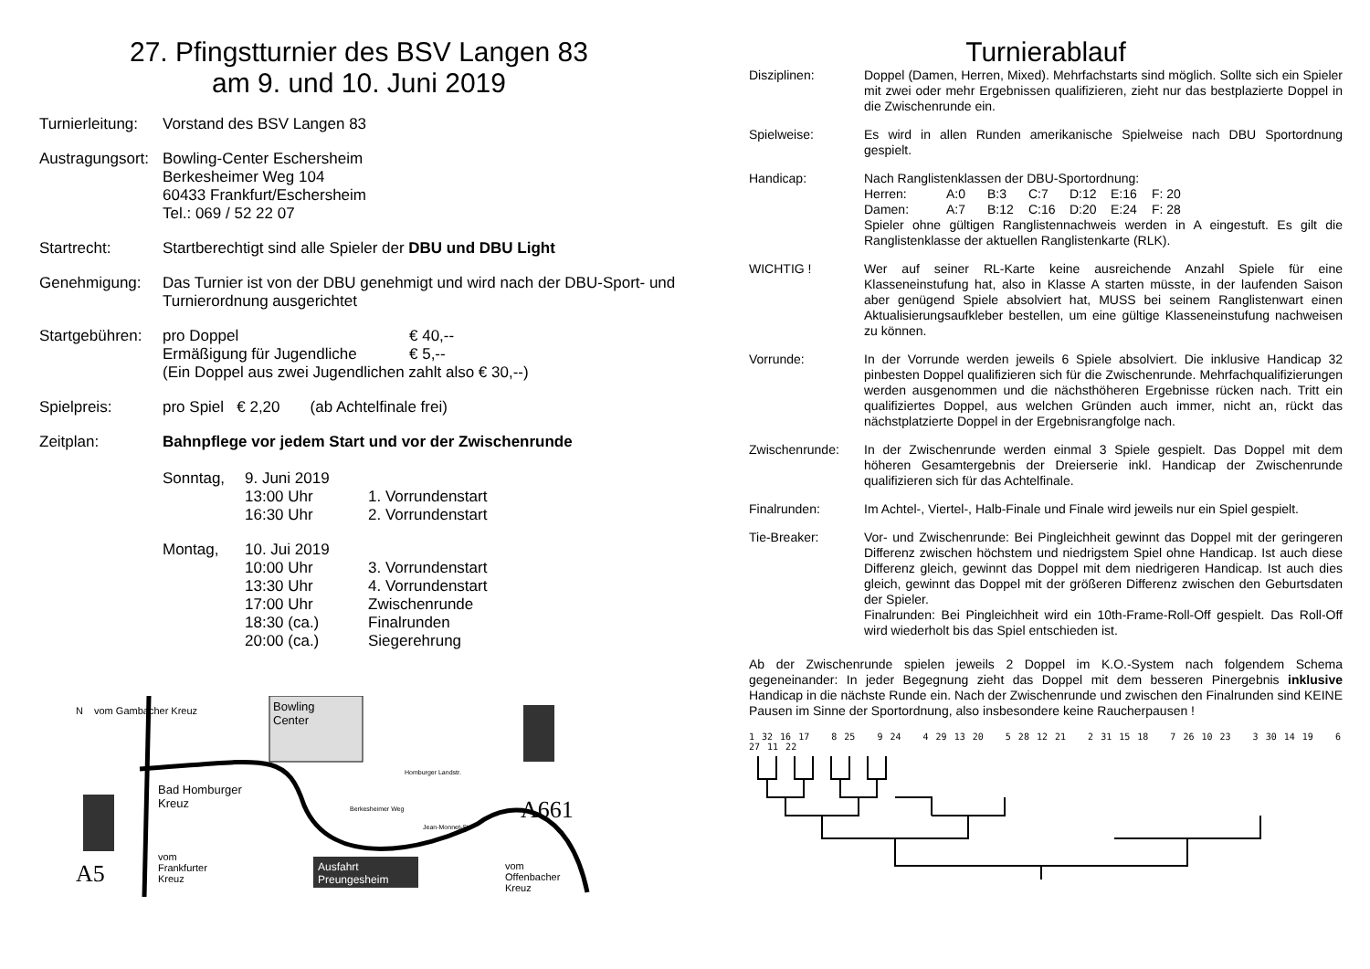27. Pfingstturnier des BSV Langen 83
am 9. und 10. Juni 2019
| Turnierleitung: | Vorstand des BSV Langen 83 |
| Austragungsort: | Bowling-Center Eschersheim Berkesheimer Weg 104 60433 Frankfurt/Eschersheim Tel.: 069 / 52 22 07 |
| Startrecht: | Startberechtigt sind alle Spieler der DBU und DBU Light |
| Genehmigung: | Das Turnier ist von der DBU genehmigt und wird nach der DBU-Sport- und Turnierordnung ausgerichtet |
| Startgebühren: | / pro Doppel / € 40,-- / / Ermäßigung für Jugendliche / € 5,-- / (Ein Doppel aus zwei Jugendlichen zahlt also € 30,--) |
| Spielpreis: | pro Spiel € 2,20 (ab Achtelfinale frei) |
| Zeitplan: | Bahnpflege vor jedem Start und vor der Zwischenrunde / Sonntag, / 9. Juni 2019 / / / / 13:00 Uhr / 1. Vorrundenstart / / / 16:30 Uhr / 2. Vorrundenstart / / Montag, / 10. Jui 2019 / / / / 10:00 Uhr / 3. Vorrundenstart / / / 13:30 Uhr / 4. Vorrundenstart / / / 17:00 Uhr / Zwischenrunde / / / 18:30 (ca.) / Finalrunden / / / 20:00 (ca.) / Siegerehrung / |
N vom Gambacher Kreuz
Bad Homburger
Kreuz
Bowling
Center
A5
vom
Frankfurter
Kreuz
Ausfahrt
Preungesheim
vom
Offenbacher
Kreuz
A661
Berkesheimer Weg
Homburger Landstr.
Jean-Monnet-Str.
Turnierablauf
| Disziplinen: | Doppel (Damen, Herren, Mixed). Mehrfachstarts sind möglich. Sollte sich ein Spieler mit zwei oder mehr Ergebnissen qualifizieren, zieht nur das bestplazierte Doppel in die Zwischenrunde ein. |
| Spielweise: | Es wird in allen Runden amerikanische Spielweise nach DBU Sportordnung gespielt. |
| Handicap: | Nach Ranglistenklassen der DBU-Sportordnung: / Herren: / A:0 / B:3 / C:7 / D:12 / E:16 / F: 20 / / Damen: / A:7 / B:12 / C:16 / D:20 / E:24 / F: 28 / Spieler ohne gültigen Ranglistennachweis werden in A eingestuft. Es gilt die Ranglistenklasse der aktuellen Ranglistenkarte (RLK). |
| WICHTIG ! | Wer auf seiner RL-Karte keine ausreichende Anzahl Spiele für eine Klasseneinstufung hat, also in Klasse A starten müsste, in der laufenden Saison aber genügend Spiele absolviert hat, MUSS bei seinem Ranglistenwart einen Aktualisierungsaufkleber bestellen, um eine gültige Klasseneinstufung nachweisen zu können. |
| Vorrunde: | In der Vorrunde werden jeweils 6 Spiele absolviert. Die inklusive Handicap 32 pinbesten Doppel qualifizieren sich für die Zwischenrunde. Mehrfachqualifizierungen werden ausgenommen und die nächsthöheren Ergebnisse rücken nach. Tritt ein qualifiziertes Doppel, aus welchen Gründen auch immer, nicht an, rückt das nächstplatzierte Doppel in der Ergebnisrangfolge nach. |
| Zwischenrunde: | In der Zwischenrunde werden einmal 3 Spiele gespielt. Das Doppel mit dem höheren Gesamtergebnis der Dreierserie inkl. Handicap der Zwischenrunde qualifizieren sich für das Achtelfinale. |
| Finalrunden: | Im Achtel-, Viertel-, Halb-Finale und Finale wird jeweils nur ein Spiel gespielt. |
| Tie-Breaker: | Vor- und Zwischenrunde: Bei Pingleichheit gewinnt das Doppel mit der geringeren Differenz zwischen höchstem und niedrigstem Spiel ohne Handicap. Ist auch diese Differenz gleich, gewinnt das Doppel mit dem niedrigeren Handicap. Ist auch dies gleich, gewinnt das Doppel mit der größeren Differenz zwischen den Geburtsdaten der Spieler. Finalrunden: Bei Pingleichheit wird ein 10th-Frame-Roll-Off gespielt. Das Roll-Off wird wiederholt bis das Spiel entschieden ist. |
Ab der Zwischenrunde spielen jeweils 2 Doppel im K.O.-System nach folgendem Schema gegeneinander: In jeder Begegnung zieht das Doppel mit dem besseren Pinergebnis inklusive Handicap in die nächste Runde ein. Nach der Zwischenrunde und zwischen den Finalrunden sind KEINE Pausen im Sinne der Sportordnung, also insbesondere keine Raucherpausen !
1 32 16 17 8 25 9 24 4 29 13 20 5 28 12 21 2 31 15 18 7 26 10 23 3 30 14 19 6 27 11 22